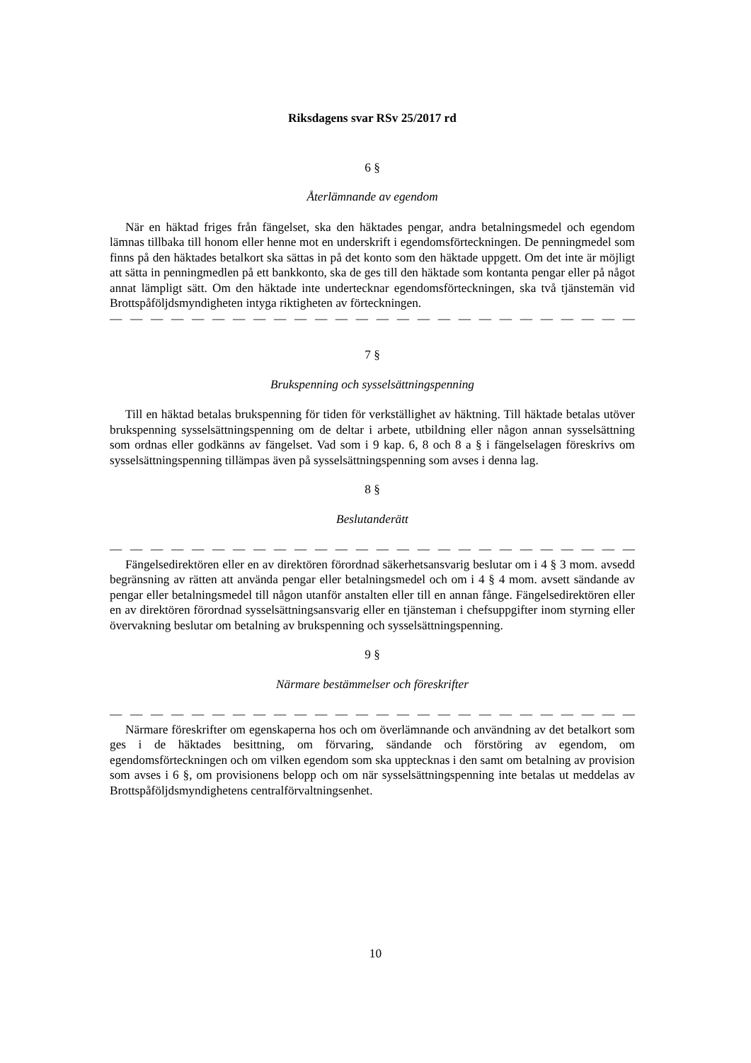Riksdagens svar RSv 25/2017 rd
6 §
Återlämnande av egendom
När en häktad friges från fängelset, ska den häktades pengar, andra betalningsmedel och egendom lämnas tillbaka till honom eller henne mot en underskrift i egendomsförteckningen. De penningmedel som finns på den häktades betalkort ska sättas in på det konto som den häktade uppgett. Om det inte är möjligt att sätta in penningmedlen på ett bankkonto, ska de ges till den häktade som kontanta pengar eller på något annat lämpligt sätt. Om den häktade inte undertecknar egendomsförteckningen, ska två tjänstemän vid Brottspåföljdsmyndigheten intyga riktigheten av förteckningen.
— — — — — — — — — — — — — — — — — — — — — — — — — —
7 §
Brukspenning och sysselsättningspenning
Till en häktad betalas brukspenning för tiden för verkställighet av häktning. Till häktade betalas utöver brukspenning sysselsättningspenning om de deltar i arbete, utbildning eller någon annan sysselsättning som ordnas eller godkänns av fängelset. Vad som i 9 kap. 6, 8 och 8 a § i fängelselagen föreskrivs om sysselsättningspenning tillämpas även på sysselsättningspenning som avses i denna lag.
8 §
Beslutanderätt
— — — — — — — — — — — — — — — — — — — — — — — — — —
Fängelsedirektören eller en av direktören förordnad säkerhetsansvarig beslutar om i 4 § 3 mom. avsedd begränsning av rätten att använda pengar eller betalningsmedel och om i 4 § 4 mom. avsett sändande av pengar eller betalningsmedel till någon utanför anstalten eller till en annan fånge. Fängelsedirektören eller en av direktören förordnad sysselsättningsansvarig eller en tjänsteman i chefsuppgifter inom styrning eller övervakning beslutar om betalning av brukspenning och sysselsättningspenning.
9 §
Närmare bestämmelser och föreskrifter
— — — — — — — — — — — — — — — — — — — — — — — — — —
Närmare föreskrifter om egenskaperna hos och om överlämnande och användning av det betalkort som ges i de häktades besittning, om förvaring, sändande och förstöring av egendom, om egendomsförteckningen och om vilken egendom som ska upptecknas i den samt om betalning av provision som avses i 6 §, om provisionens belopp och om när sysselsättningspenning inte betalas ut meddelas av Brottspåföljdsmyndighetens centralförvaltningsenhet.
10